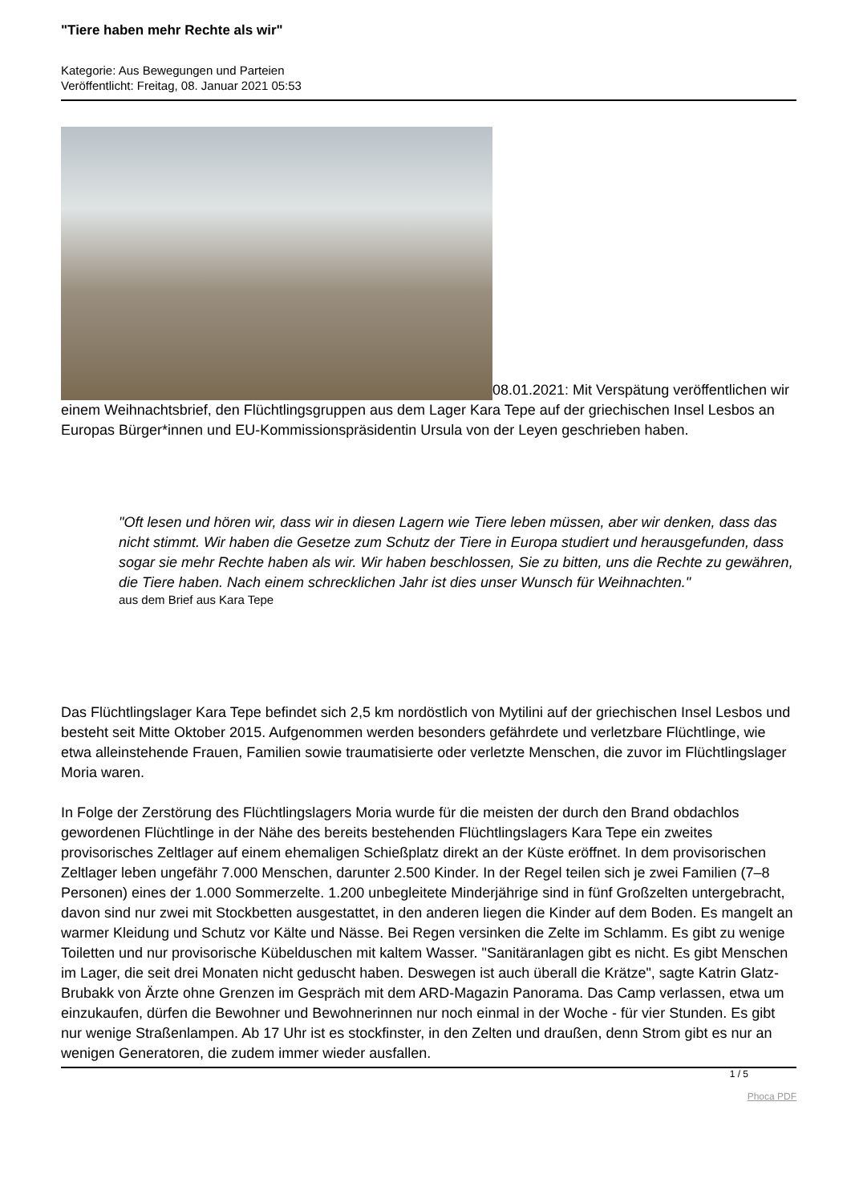"Tiere haben mehr Rechte als wir"
Kategorie: Aus Bewegungen und Parteien
Veröffentlicht: Freitag, 08. Januar 2021 05:53
08.01.2021: Mit Verspätung veröffentlichen wir einem Weihnachtsbrief, den Flüchtlingsgruppen aus dem Lager Kara Tepe auf der griechischen Insel Lesbos an Europas Bürger*innen und EU-Kommissionspräsidentin Ursula von der Leyen geschrieben haben.
"Oft lesen und hören wir, dass wir in diesen Lagern wie Tiere leben müssen, aber wir denken, dass das nicht stimmt. Wir haben die Gesetze zum Schutz der Tiere in Europa studiert und herausgefunden, dass sogar sie mehr Rechte haben als wir. Wir haben beschlossen, Sie zu bitten, uns die Rechte zu gewähren, die Tiere haben. Nach einem schrecklichen Jahr ist dies unser Wunsch für Weihnachten."
aus dem Brief aus Kara Tepe
Das Flüchtlingslager Kara Tepe befindet sich 2,5 km nordöstlich von Mytilini auf der griechischen Insel Lesbos und besteht seit Mitte Oktober 2015. Aufgenommen werden besonders gefährdete und verletzbare Flüchtlinge, wie etwa alleinstehende Frauen, Familien sowie traumatisierte oder verletzte Menschen, die zuvor im Flüchtlingslager Moria waren.
In Folge der Zerstörung des Flüchtlingslagers Moria wurde für die meisten der durch den Brand obdachlos gewordenen Flüchtlinge in der Nähe des bereits bestehenden Flüchtlingslagers Kara Tepe ein zweites provisorisches Zeltlager auf einem ehemaligen Schießplatz direkt an der Küste eröffnet. In dem provisorischen Zeltlager leben ungefähr 7.000 Menschen, darunter 2.500 Kinder. In der Regel teilen sich je zwei Familien (7–8 Personen) eines der 1.000 Sommerzelte. 1.200 unbegleitete Minderjährige sind in fünf Großzelten untergebracht, davon sind nur zwei mit Stockbetten ausgestattet, in den anderen liegen die Kinder auf dem Boden. Es mangelt an warmer Kleidung und Schutz vor Kälte und Nässe. Bei Regen versinken die Zelte im Schlamm. Es gibt zu wenige Toiletten und nur provisorische Kübelduschen mit kaltem Wasser. "Sanitäranlagen gibt es nicht. Es gibt Menschen im Lager, die seit drei Monaten nicht geduscht haben. Deswegen ist auch überall die Krätze", sagte Katrin Glatz-Brubakk von Ärzte ohne Grenzen im Gespräch mit dem ARD-Magazin Panorama. Das Camp verlassen, etwa um einzukaufen, dürfen die Bewohner und Bewohnerinnen nur noch einmal in der Woche - für vier Stunden. Es gibt nur wenige Straßenlampen. Ab 17 Uhr ist es stockfinster, in den Zelten und draußen, denn Strom gibt es nur an wenigen Generatoren, die zudem immer wieder ausfallen.
1 / 5
Phoca PDF